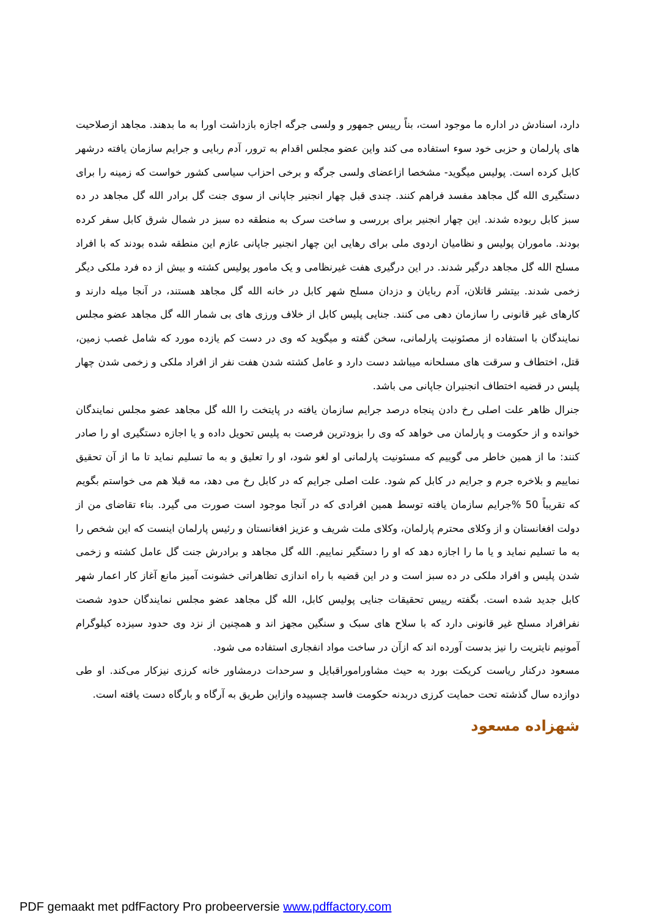دارد، اسنادش در اداره ما موجود است، بناً رییس جمهور و ولسی جرگه اجازه بازداشت اورا به ما بدهند. مجاهد ازصلاحیت های پارلمان و حزبی خود سوء استفاده می کند واین عضو مجلس اقدام به ترور، آدم ربایی و جرایم سازمان یافته درشهر کابل کرده است. پولیس میگوید- مشخصا ازاعضای ولسی جرگه و برخی احزاب سیاسی کشور خواست که زمینه را برای دستگیری الله گل مجاهد مفسد فراهم کنند. چندی قبل چهار انجنیر جاپانی از سوی جنت گل برادر الله گل مجاهد در ده سبز کابل ربوده شدند. این چهار انجنیر برای بررسی و ساخت سرک به منطقه ده سبز در شمال شرق کابل سفر کرده بودند. ماموران پولیس و نظامیان اردوی ملی برای رهایی این چهار انجنیر جاپانی عازم این منطقه شده بودند که با افراد مسلح الله گل مجاهد درگیر شدند. در این درگیری هفت غیرنظامی و یک مامور پولیس کشته و بیش از ده فرد ملکی دیگر زخمی شدند. بیتشر قاتلان، آدم ربایان و دزدان مسلح شهر کابل در خانه الله گل مجاهد هستند، در آنجا میله دارند و کارهای غیر قانونی را سازمان دهی می کنند. جنایی پلیس کابل از خلاف ورزی های بی شمار الله گل مجاهد عضو مجلس نمایندگان با استفاده از مصئونیت پارلمانی، سخن گفته و میگوید که وی در دست کم یازده مورد که شامل غصب زمین، قتل، اختطاف و سرقت های مسلحانه میباشد دست دارد و عامل کشته شدن هفت نفر از افراد ملکی و زخمی شدن چهار پلیس در قضیه اختطاف انجنیران جاپانی می باشد.
جنرال ظاهر علت اصلی رخ دادن پنجاه درصد جرایم سازمان یافته در پایتخت را الله گل مجاهد عضو مجلس نمایندگان خوانده و از حکومت و پارلمان می خواهد که وی را بزودترین فرصت به پلیس تحویل داده و یا اجازه دستگیری او را صادر کنند: ما از همین خاطر می گوییم که مسئونیت پارلمانی او لغو شود، او را تعلیق و به ما تسلیم نماید تا ما از آن تحقیق نماییم و بلاخره جرم و جرایم در کابل کم شود. علت اصلی جرایم که در کابل رخ می دهد، مه قبلا هم می خواستم بگویم که تقریباً 50 %جرایم سازمان یافته توسط همین افرادی که در آنجا موجود است صورت می گیرد. بناء تقاضای من از دولت افغانستان و از وکلای محترم پارلمان، وکلای ملت شریف و عزیز افغانستان و رئیس پارلمان اینست که این شخص را به ما تسلیم نماید و یا ما را اجازه دهد که او را دستگیر نماییم. الله گل مجاهد و برادرش جنت گل عامل کشته و زخمی شدن پلیس و افراد ملکی در ده سبز است و در این قضیه با راه اندازی تظاهراتی خشونت آمیز مانع آغاز کار اعمار شهر کابل جدید شده است. بگفته رییس تحقیقات جنایی پولیس کابل، الله گل مجاهد عضو مجلس نمایندگان حدود شصت نفرافراد مسلح غیر قانونی دارد که با سلاح های سبک و سنگین مجهز اند و همچنین از نزد وی حدود سیزده کیلوگرام آمونیم نایتریت را نیز بدست آورده اند که ازآن در ساخت مواد انفجاری استفاده می شود.
مسعود درکنار ریاست کریکت بورد به حیث مشاوراموراقبایل و سرحدات درمشاور خانه کرزی نیزکار می‌کند. او طی دوازده سال گذشته تحت حمایت کرزی دربدنه حکومت فاسد چسپیده وازاین طریق به آرگاه و بارگاه دست یافته است.
شهزاده مسعود
PDF gemaakt met pdfFactory Pro probeerversie www.pdffactory.com